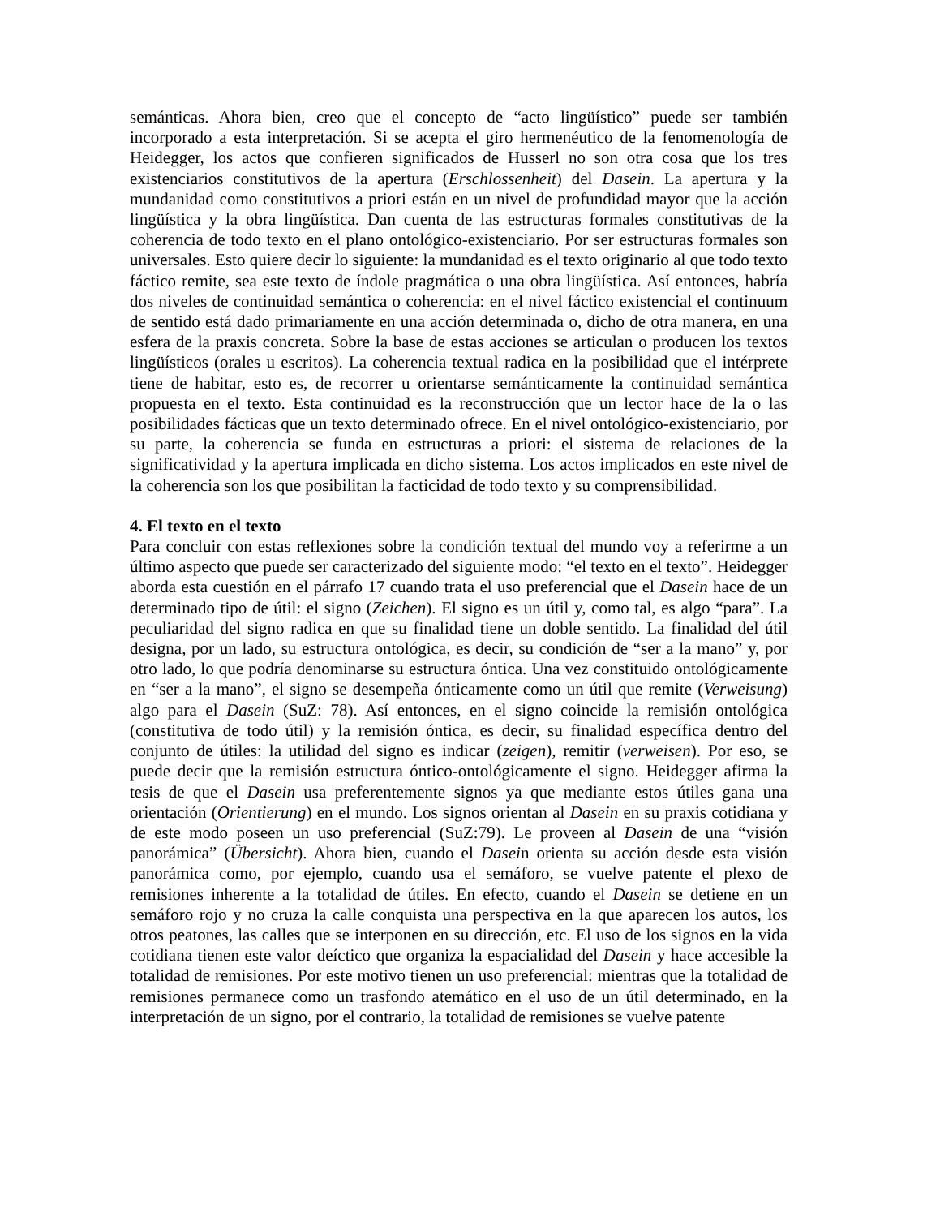semánticas. Ahora bien, creo que el concepto de “acto lingüístico” puede ser también incorporado a esta interpretación. Si se acepta el giro hermenéutico de la fenomenología de Heidegger, los actos que confieren significados de Husserl no son otra cosa que los tres existenciarios constitutivos de la apertura (Erschlossenheit) del Dasein. La apertura y la mundanidad como constitutivos a priori están en un nivel de profundidad mayor que la acción lingüística y la obra lingüística. Dan cuenta de las estructuras formales constitutivas de la coherencia de todo texto en el plano ontológico-existenciario. Por ser estructuras formales son universales. Esto quiere decir lo siguiente: la mundanidad es el texto originario al que todo texto fáctico remite, sea este texto de índole pragmática o una obra lingüística. Así entonces, habría dos niveles de continuidad semántica o coherencia: en el nivel fáctico existencial el continuum de sentido está dado primariamente en una acción determinada o, dicho de otra manera, en una esfera de la praxis concreta. Sobre la base de estas acciones se articulan o producen los textos lingüísticos (orales u escritos). La coherencia textual radica en la posibilidad que el intérprete tiene de habitar, esto es, de recorrer u orientarse semánticamente la continuidad semántica propuesta en el texto. Esta continuidad es la reconstrucción que un lector hace de la o las posibilidades fácticas que un texto determinado ofrece. En el nivel ontológico-existenciario, por su parte, la coherencia se funda en estructuras a priori: el sistema de relaciones de la significatividad y la apertura implicada en dicho sistema. Los actos implicados en este nivel de la coherencia son los que posibilitan la facticidad de todo texto y su comprensibilidad.
4. El texto en el texto
Para concluir con estas reflexiones sobre la condición textual del mundo voy a referirme a un último aspecto que puede ser caracterizado del siguiente modo: “el texto en el texto”. Heidegger aborda esta cuestión en el párrafo 17 cuando trata el uso preferencial que el Dasein hace de un determinado tipo de útil: el signo (Zeichen). El signo es un útil y, como tal, es algo “para”. La peculiaridad del signo radica en que su finalidad tiene un doble sentido. La finalidad del útil designa, por un lado, su estructura ontológica, es decir, su condición de “ser a la mano” y, por otro lado, lo que podría denominarse su estructura óntica. Una vez constituido ontológicamente en “ser a la mano”, el signo se desempeña ónticamente como un útil que remite (Verweisung) algo para el Dasein (SuZ: 78). Así entonces, en el signo coincide la remisión ontológica (constitutiva de todo útil) y la remisión óntica, es decir, su finalidad específica dentro del conjunto de útiles: la utilidad del signo es indicar (zeigen), remitir (verweisen). Por eso, se puede decir que la remisión estructura óntico-ontológicamente el signo. Heidegger afirma la tesis de que el Dasein usa preferentemente signos ya que mediante estos útiles gana una orientación (Orientierung) en el mundo. Los signos orientan al Dasein en su praxis cotidiana y de este modo poseen un uso preferencial (SuZ:79). Le proveen al Dasein de una “visión panorámica” (Übersicht). Ahora bien, cuando el Dasein orienta su acción desde esta visión panorámica como, por ejemplo, cuando usa el semáforo, se vuelve patente el plexo de remisiones inherente a la totalidad de útiles. En efecto, cuando el Dasein se detiene en un semáforo rojo y no cruza la calle conquista una perspectiva en la que aparecen los autos, los otros peatones, las calles que se interponen en su dirección, etc. El uso de los signos en la vida cotidiana tienen este valor deíctico que organiza la espacialidad del Dasein y hace accesible la totalidad de remisiones. Por este motivo tienen un uso preferencial: mientras que la totalidad de remisiones permanece como un trasfondo atemático en el uso de un útil determinado, en la interpretación de un signo, por el contrario, la totalidad de remisiones se vuelve patente